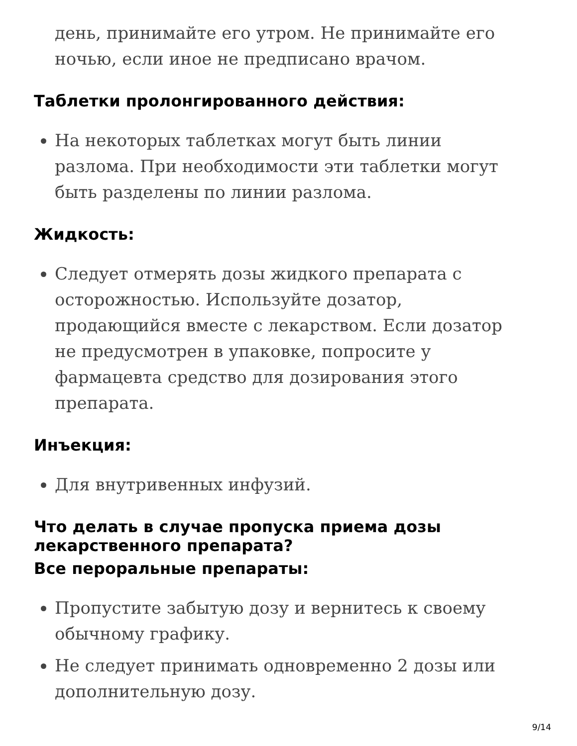день, принимайте его утром. Не принимайте его ночью, если иное не предписано врачом.
Таблетки пролонгированного действия:
На некоторых таблетках могут быть линии разлома. При необходимости эти таблетки могут быть разделены по линии разлома.
Жидкость:
Следует отмерять дозы жидкого препарата с осторожностью. Используйте дозатор, продающийся вместе с лекарством. Если дозатор не предусмотрен в упаковке, попросите у фармацевта средство для дозирования этого препарата.
Инъекция:
Для внутривенных инфузий.
Что делать в случае пропуска приема дозы лекарственного препарата?
Все пероральные препараты:
Пропустите забытую дозу и вернитесь к своему обычному графику.
Не следует принимать одновременно 2 дозы или дополнительную дозу.
9/14